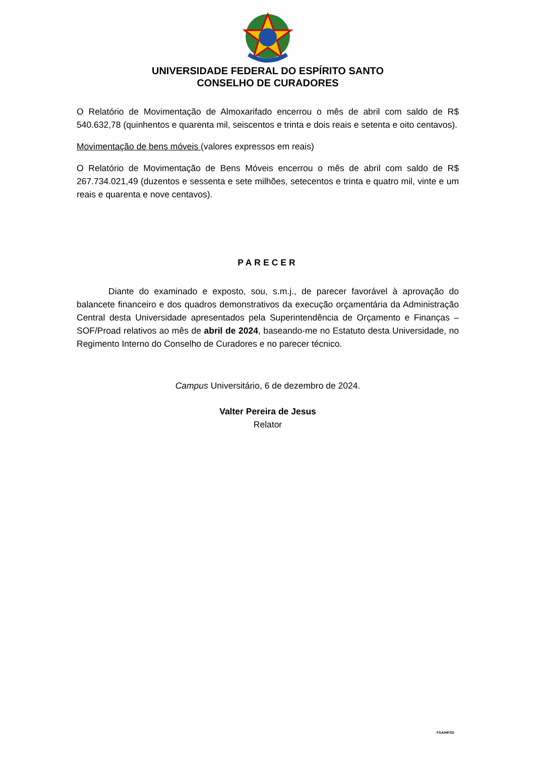UNIVERSIDADE FEDERAL DO ESPÍRITO SANTO
CONSELHO DE CURADORES
O Relatório de Movimentação de Almoxarifado encerrou o mês de abril com saldo de R$ 540.632,78 (quinhentos e quarenta mil, seiscentos e trinta e dois reais e setenta e oito centavos).
Movimentação de bens móveis (valores expressos em reais)
O Relatório de Movimentação de Bens Móveis encerrou o mês de abril com saldo de R$ 267.734.021,49 (duzentos e sessenta e sete milhões, setecentos e trinta e quatro mil, vinte e um reais e quarenta e nove centavos).
PARECER
Diante do examinado e exposto, sou, s.m.j., de parecer favorável à aprovação do balancete financeiro e dos quadros demonstrativos da execução orçamentária da Administração Central desta Universidade apresentados pela Superintendência de Orçamento e Finanças – SOF/Proad relativos ao mês de abril de 2024, baseando-me no Estatuto desta Universidade, no Regimento Interno do Conselho de Curadores e no parecer técnico.
Campus Universitário, 6 de dezembro de 2024.
Valter Pereira de Jesus
Relator
FSA/HF/GI